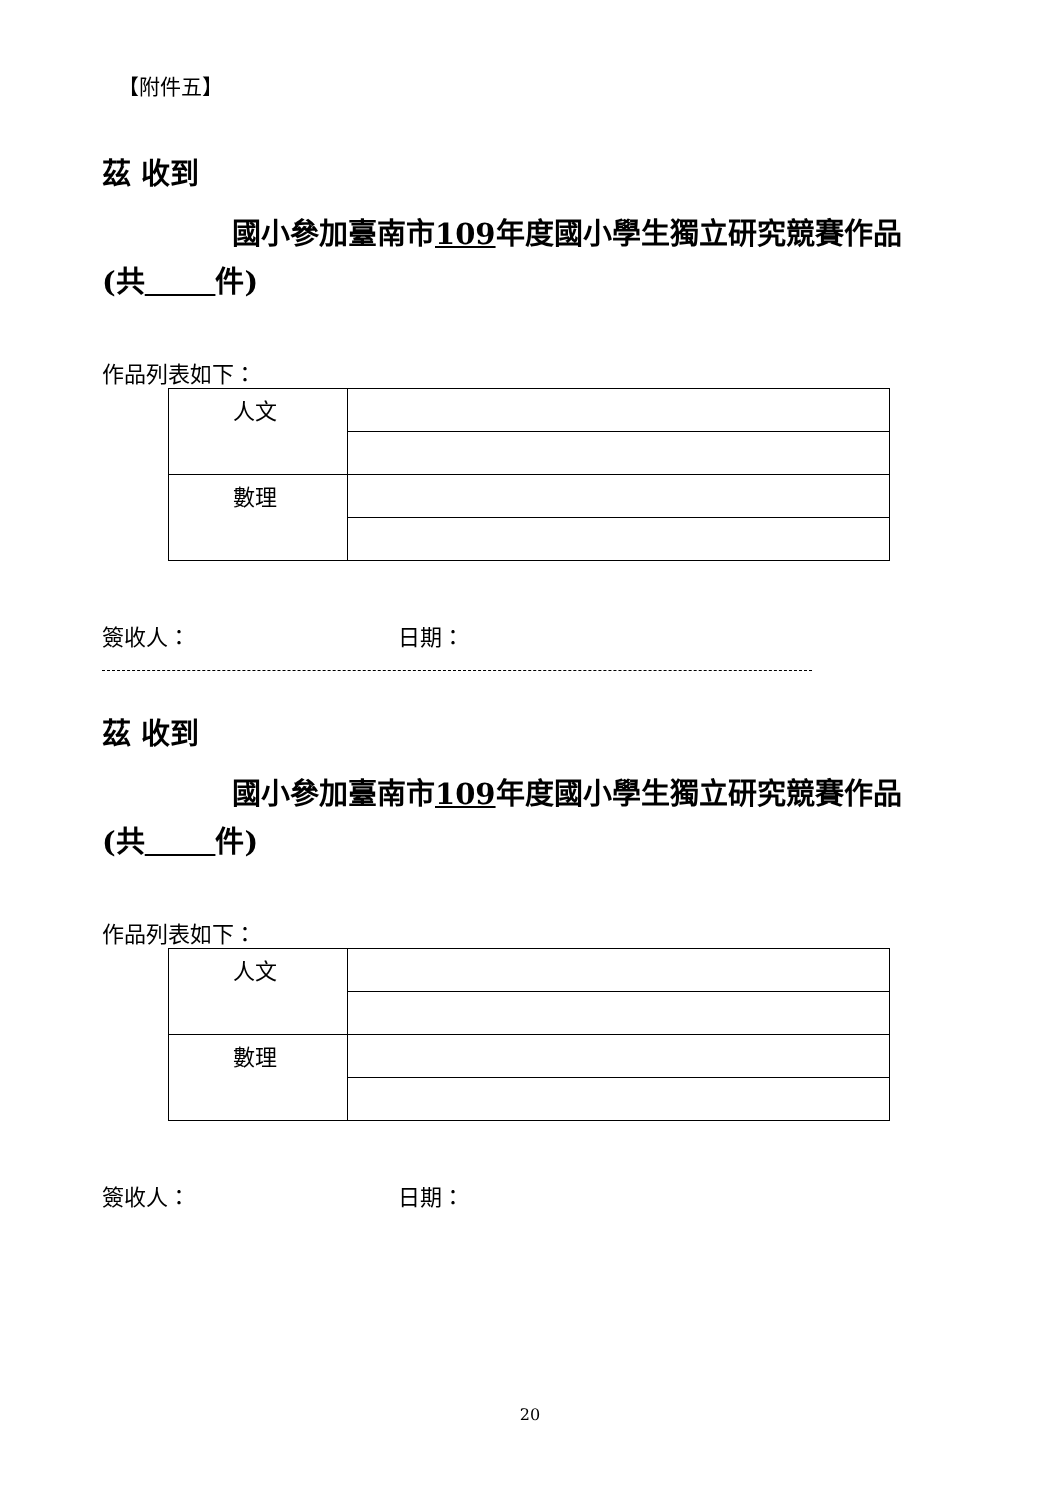【附件五】
茲 收到
國小參加臺南市109年度國小學生獨立研究競賽作品(共 件)
作品列表如下：
| 人文 | |
| 數理 | |
簽收人： 日期：
茲 收到
國小參加臺南市109年度國小學生獨立研究競賽作品(共 件)
作品列表如下：
| 人文 | |
| 數理 | |
簽收人： 日期：
20